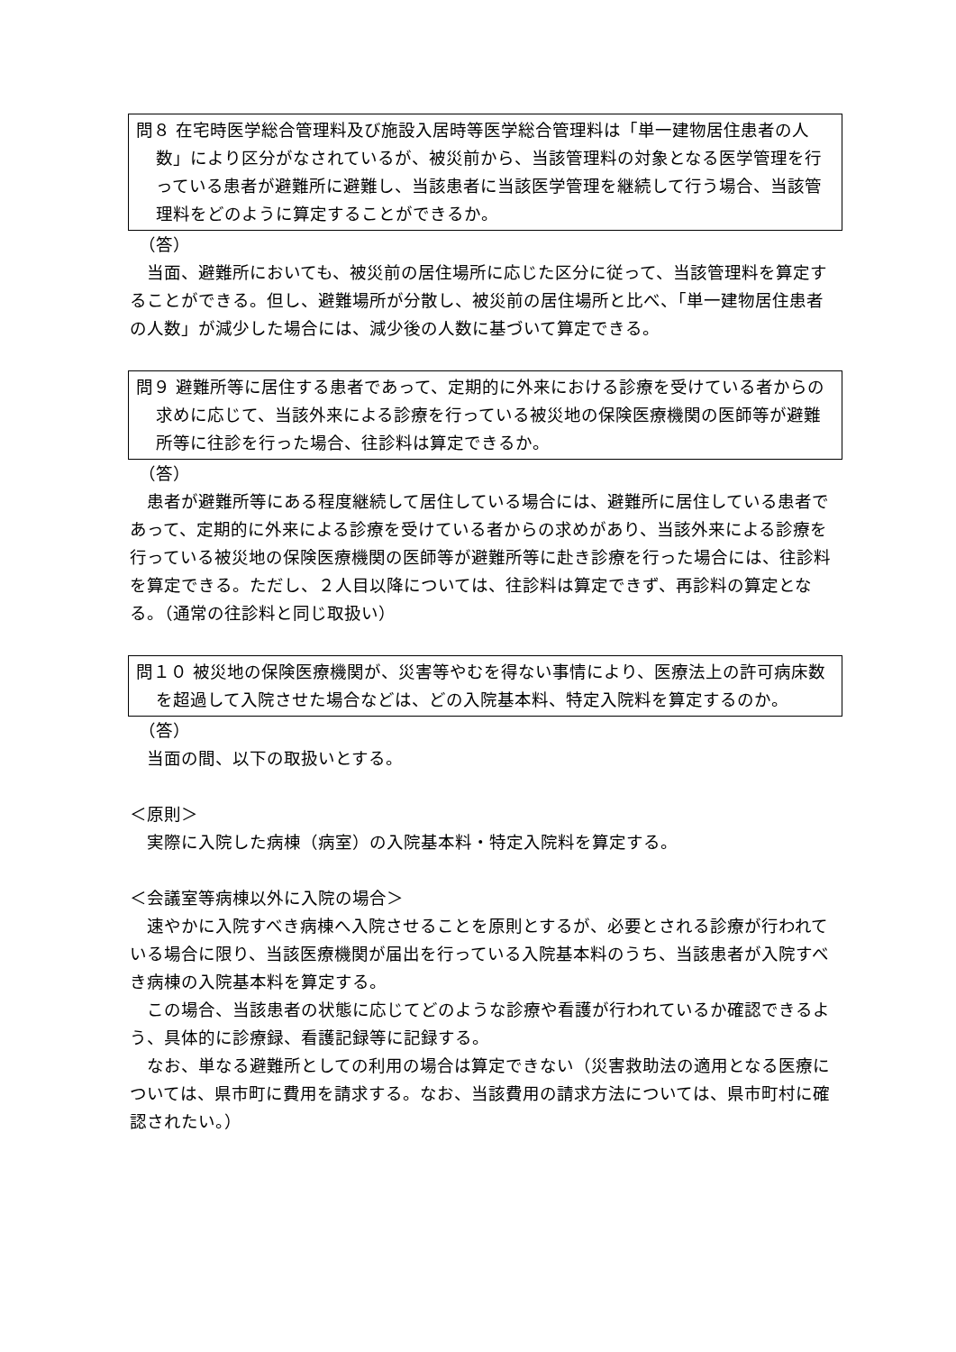問８ 在宅時医学総合管理料及び施設入居時等医学総合管理料は「単一建物居住患者の人数」により区分がなされているが、被災前から、当該管理料の対象となる医学管理を行っている患者が避難所に避難し、当該患者に当該医学管理を継続して行う場合、当該管理料をどのように算定することができるか。
（答）
当面、避難所においても、被災前の居住場所に応じた区分に従って、当該管理料を算定することができる。但し、避難場所が分散し、被災前の居住場所と比べ、「単一建物居住患者の人数」が減少した場合には、減少後の人数に基づいて算定できる。
問９ 避難所等に居住する患者であって、定期的に外来における診療を受けている者からの求めに応じて、当該外来による診療を行っている被災地の保険医療機関の医師等が避難所等に往診を行った場合、往診料は算定できるか。
（答）
患者が避難所等にある程度継続して居住している場合には、避難所に居住している患者であって、定期的に外来による診療を受けている者からの求めがあり、当該外来による診療を行っている被災地の保険医療機関の医師等が避難所等に赴き診療を行った場合には、往診料を算定できる。ただし、２人目以降については、往診料は算定できず、再診料の算定となる。（通常の往診料と同じ取扱い）
問１０ 被災地の保険医療機関が、災害等やむを得ない事情により、医療法上の許可病床数を超過して入院させた場合などは、どの入院基本料、特定入院料を算定するのか。
（答）
当面の間、以下の取扱いとする。
＜原則＞
実際に入院した病棟（病室）の入院基本料・特定入院料を算定する。
＜会議室等病棟以外に入院の場合＞
速やかに入院すべき病棟へ入院させることを原則とするが、必要とされる診療が行われている場合に限り、当該医療機関が届出を行っている入院基本料のうち、当該患者が入院すべき病棟の入院基本料を算定する。
この場合、当該患者の状態に応じてどのような診療や看護が行われているか確認できるよう、具体的に診療録、看護記録等に記録する。
なお、単なる避難所としての利用の場合は算定できない（災害救助法の適用となる医療については、県市町に費用を請求する。なお、当該費用の請求方法については、県市町村に確認されたい。）